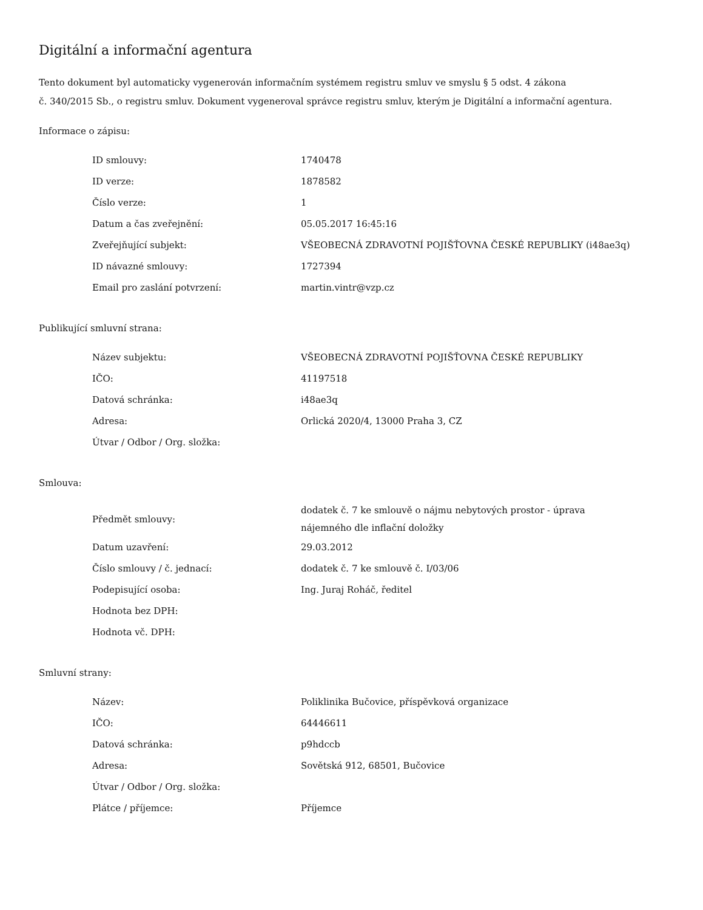Digitální a informační agentura
Tento dokument byl automaticky vygenerován informačním systémem registru smluv ve smyslu § 5 odst. 4 zákona
č. 340/2015 Sb., o registru smluv. Dokument vygeneroval správce registru smluv, kterým je Digitální a informační agentura.
Informace o zápisu:
| ID smlouvy: | 1740478 |
| ID verze: | 1878582 |
| Číslo verze: | 1 |
| Datum a čas zveřejnění: | 05.05.2017 16:45:16 |
| Zveřejňující subjekt: | VŠEOBECNÁ ZDRAVOTNÍ POJIŠŤOVNA ČESKÉ REPUBLIKY (i48ae3q) |
| ID návazné smlouvy: | 1727394 |
| Email pro zaslání potvrzení: | martin.vintr@vzp.cz |
Publikující smluvní strana:
| Název subjektu: | VŠEOBECNÁ ZDRAVOTNÍ POJIŠŤOVNA ČESKÉ REPUBLIKY |
| IČO: | 41197518 |
| Datová schránka: | i48ae3q |
| Adresa: | Orlická 2020/4, 13000 Praha 3, CZ |
| Útvar / Odbor / Org. složka: | |
Smlouva:
| Předmět smlouvy: | dodatek č. 7 ke smlouvě o nájmu nebytových prostor - úprava nájemného dle inflační doložky |
| Datum uzavření: | 29.03.2012 |
| Číslo smlouvy / č. jednací: | dodatek č. 7 ke smlouvě č. I/03/06 |
| Podepisující osoba: | Ing. Juraj Roháč, ředitel |
| Hodnota bez DPH: | |
| Hodnota vč. DPH: | |
Smluvní strany:
| Název: | Poliklinika Bučovice, příspěvková organizace |
| IČO: | 64446611 |
| Datová schránka: | p9hdccb |
| Adresa: | Sovětská 912, 68501, Bučovice |
| Útvar / Odbor / Org. složka: | |
| Plátce / příjemce: | Příjemce |